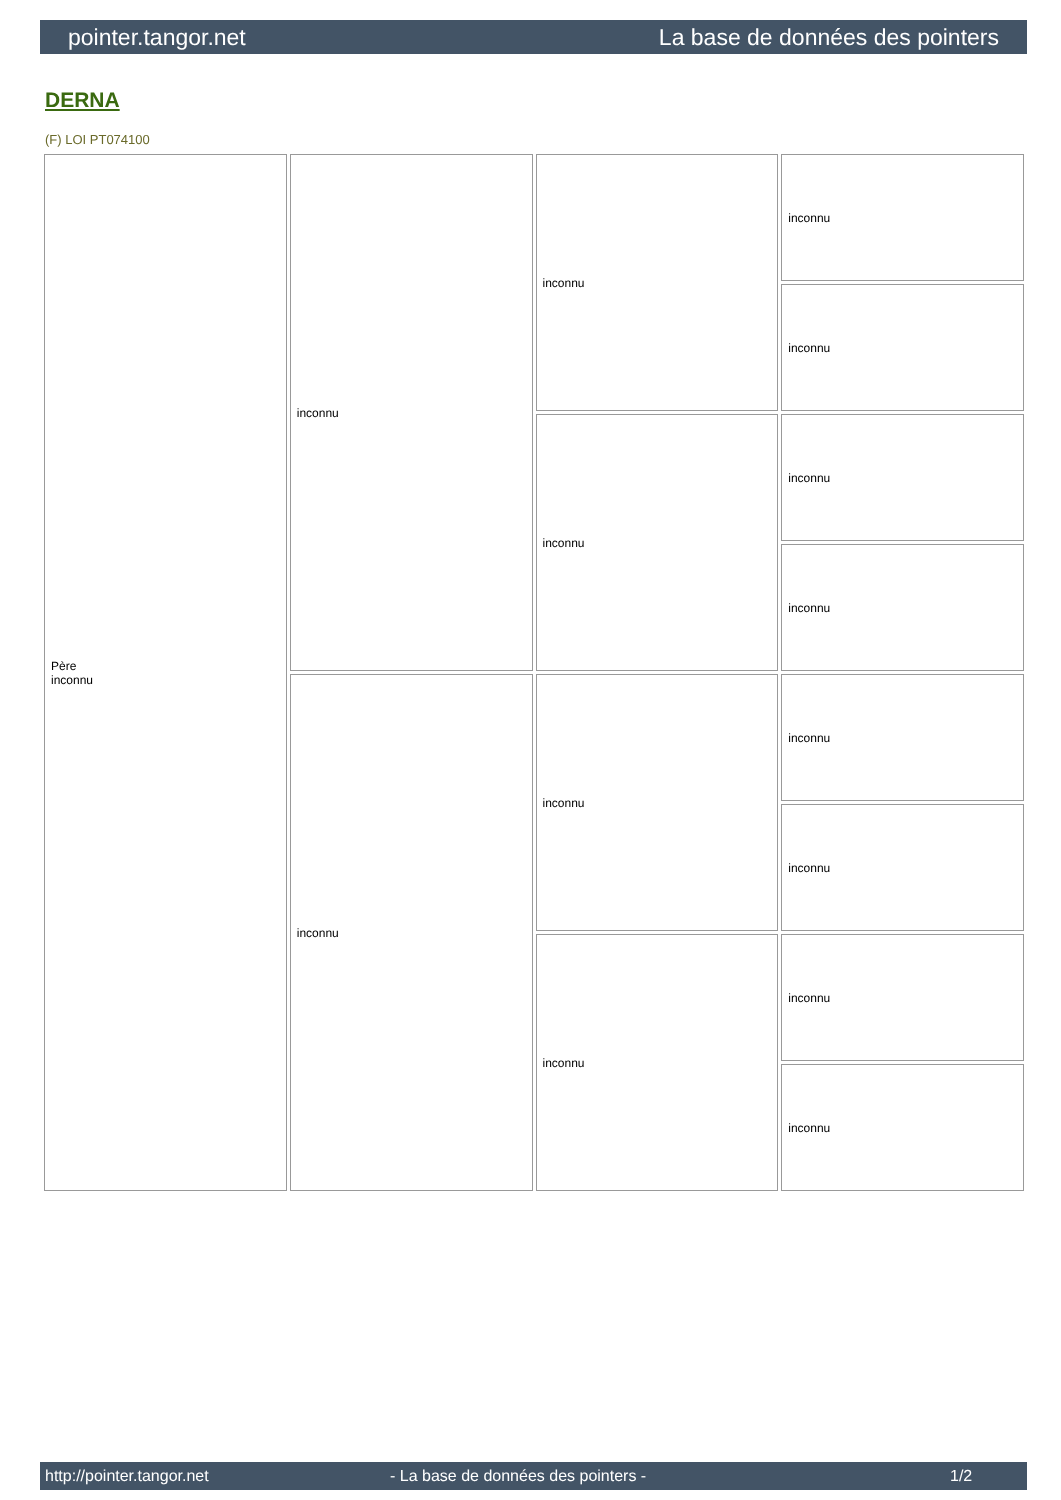pointer.tangor.net La base de données des pointers
DERNA
(F) LOI PT074100
| Père inconnu | inconnu | inconnu | inconnu |
| | | | inconnu |
| | | inconnu | inconnu |
| | | | inconnu |
| | inconnu | inconnu | inconnu |
| | | | inconnu |
| | | inconnu | inconnu |
| | | | inconnu |
http://pointer.tangor.net - La base de données des pointers - 1/2